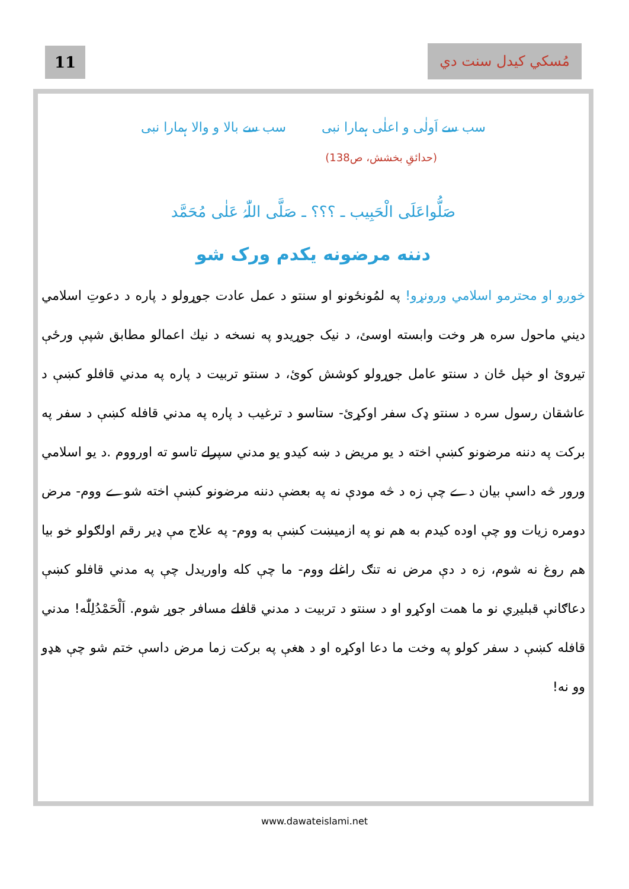مُسكي كيدل سنت دي
11
سب سے اَولٰی و اعلٰی ہمارا نبی سب سے بالا و والا ہمارا نبی
(حدائقِ بخشش، ص138)
صَلُّواعَلَی الْحَبِیب ـ ؟؟؟ ـ صَلَّی اللّٰہُ عَلٰی مُحَمَّد
دننه مرضونه يكدم ورک شو
خوږو او محترمو اسلامي ورونړو! په لمُونځونو او سنتو د عمل عادت جوړولو د پاره د دعوتِ اسلامي ديني ماحول سره هر وخت وابسته اوسئ، د نيک جوړيدو په نسخه د نيك اعمالو مطابق شپې ورځې تيروئ او خپل ځان د سنتو عامل جوړولو كوشش كوئ، د سنتو تربيت د پاره په مدني قافلو كښې د عاشقان رسول سره د سنتو ډک سفر اوكړئ- ستاسو د ترغيب د پاره په مدني قافله كښې د سفر په بركت په دننه مرضونو كښې اخته د يو مريض د ښه كيدو يو مدني سپرلے تاسو ته اورووم .د يو اسلامي ورور څه داسې بيان دے چې زه د څه مودې نه په بعضې دننه مرضونو كښې اخته شوے ووم- مرض دومره زيات وو چې اوده كيدم به هم نو په ازميښت كښې به ووم- په علاج مې ډير رقم اولګولو خو بيا هم روغ نه شوم، زه د دې مرض نه تنګ راغلے ووم- ما چې كله واوريدل چې په مدني قافلو كښې دعاګانې قبليږي نو ما همت اوكړو او د سنتو د تربيت د مدني قافلے مسافر جوړ شوم. اَلْحَمْدُلِلّٰه! مدني قافله كښې د سفر كولو په وخت ما دعا اوكړه او د هغې په بركت زما مرض داسې ختم شو چې هډو وو نه!
www.dawateislami.net